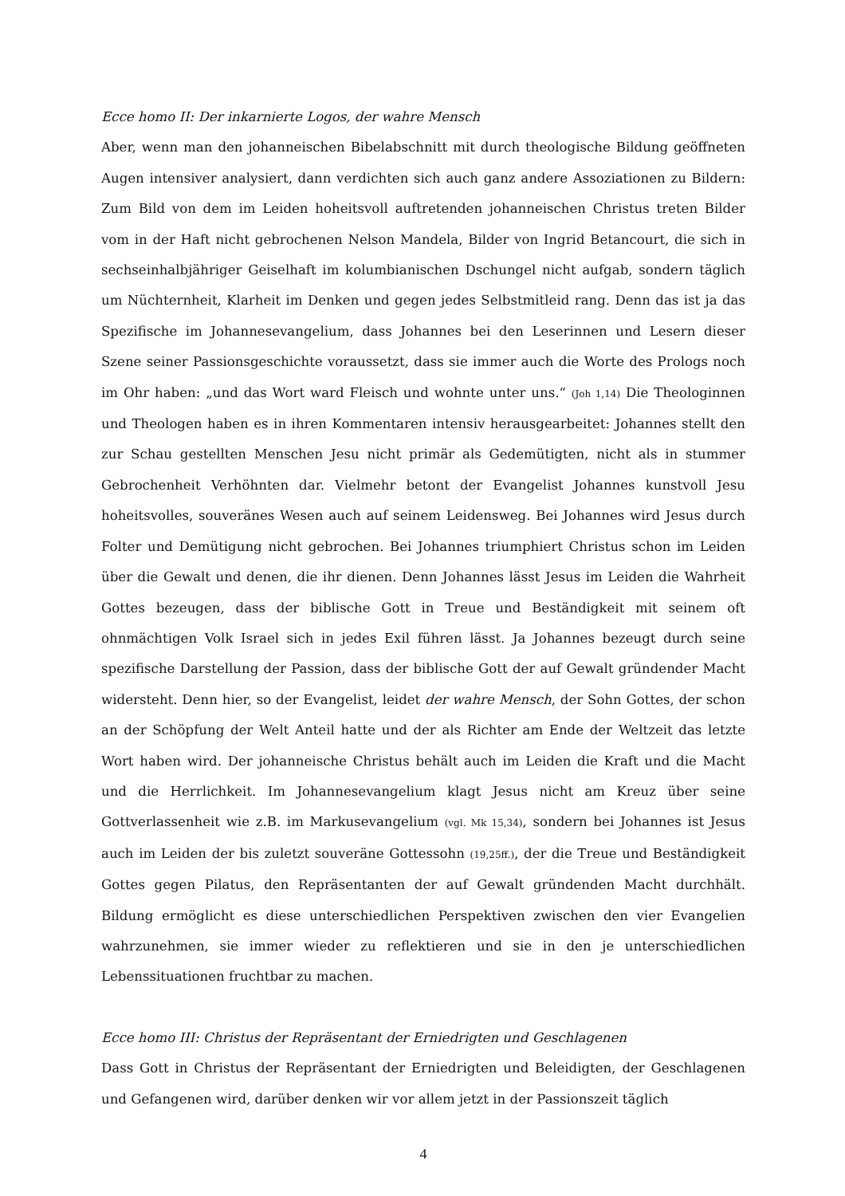Ecce homo II: Der inkarnierte Logos, der wahre Mensch
Aber, wenn man den johanneischen Bibelabschnitt mit durch theologische Bildung geöffneten Augen intensiver analysiert, dann verdichten sich auch ganz andere Assoziationen zu Bildern: Zum Bild von dem im Leiden hoheitsvoll auftretenden johanneischen Christus treten Bilder vom in der Haft nicht gebrochenen Nelson Mandela, Bilder von Ingrid Betancourt, die sich in sechseinhalbjähriger Geiselhaft im kolumbianischen Dschungel nicht aufgab, sondern täglich um Nüchternheit, Klarheit im Denken und gegen jedes Selbstmitleid rang. Denn das ist ja das Spezifische im Johannesevangelium, dass Johannes bei den Leserinnen und Lesern dieser Szene seiner Passionsgeschichte voraussetzt, dass sie immer auch die Worte des Prologs noch im Ohr haben: „und das Wort ward Fleisch und wohnte unter uns.“ (Joh 1,14) Die Theologinnen und Theologen haben es in ihren Kommentaren intensiv herausgearbeitet: Johannes stellt den zur Schau gestellten Menschen Jesu nicht primär als Gedemütigten, nicht als in stummer Gebrochenheit Verhöhnten dar. Vielmehr betont der Evangelist Johannes kunstvoll Jesu hoheitsvolles, souveränes Wesen auch auf seinem Leidensweg. Bei Johannes wird Jesus durch Folter und Demütigung nicht gebrochen. Bei Johannes triumphiert Christus schon im Leiden über die Gewalt und denen, die ihr dienen. Denn Johannes lässt Jesus im Leiden die Wahrheit Gottes bezeugen, dass der biblische Gott in Treue und Beständigkeit mit seinem oft ohnmächtigen Volk Israel sich in jedes Exil führen lässt. Ja Johannes bezeugt durch seine spezifische Darstellung der Passion, dass der biblische Gott der auf Gewalt gründender Macht widersteht. Denn hier, so der Evangelist, leidet der wahre Mensch, der Sohn Gottes, der schon an der Schöpfung der Welt Anteil hatte und der als Richter am Ende der Weltzeit das letzte Wort haben wird. Der johanneische Christus behält auch im Leiden die Kraft und die Macht und die Herrlichkeit. Im Johannesevangelium klagt Jesus nicht am Kreuz über seine Gottverlassenheit wie z.B. im Markusevangelium (vgl. Mk 15,34), sondern bei Johannes ist Jesus auch im Leiden der bis zuletzt souveräne Gottessohn (19,25ff.), der die Treue und Beständigkeit Gottes gegen Pilatus, den Repräsentanten der auf Gewalt gründenden Macht durchhält. Bildung ermöglicht es diese unterschiedlichen Perspektiven zwischen den vier Evangelien wahrzunehmen, sie immer wieder zu reflektieren und sie in den je unterschiedlichen Lebenssituationen fruchtbar zu machen.
Ecce homo III: Christus der Repräsentant der Erniedrigten und Geschlagenen
Dass Gott in Christus der Repräsentant der Erniedrigten und Beleidigten, der Geschlagenen und Gefangenen wird, darüber denken wir vor allem jetzt in der Passionszeit täglich
4